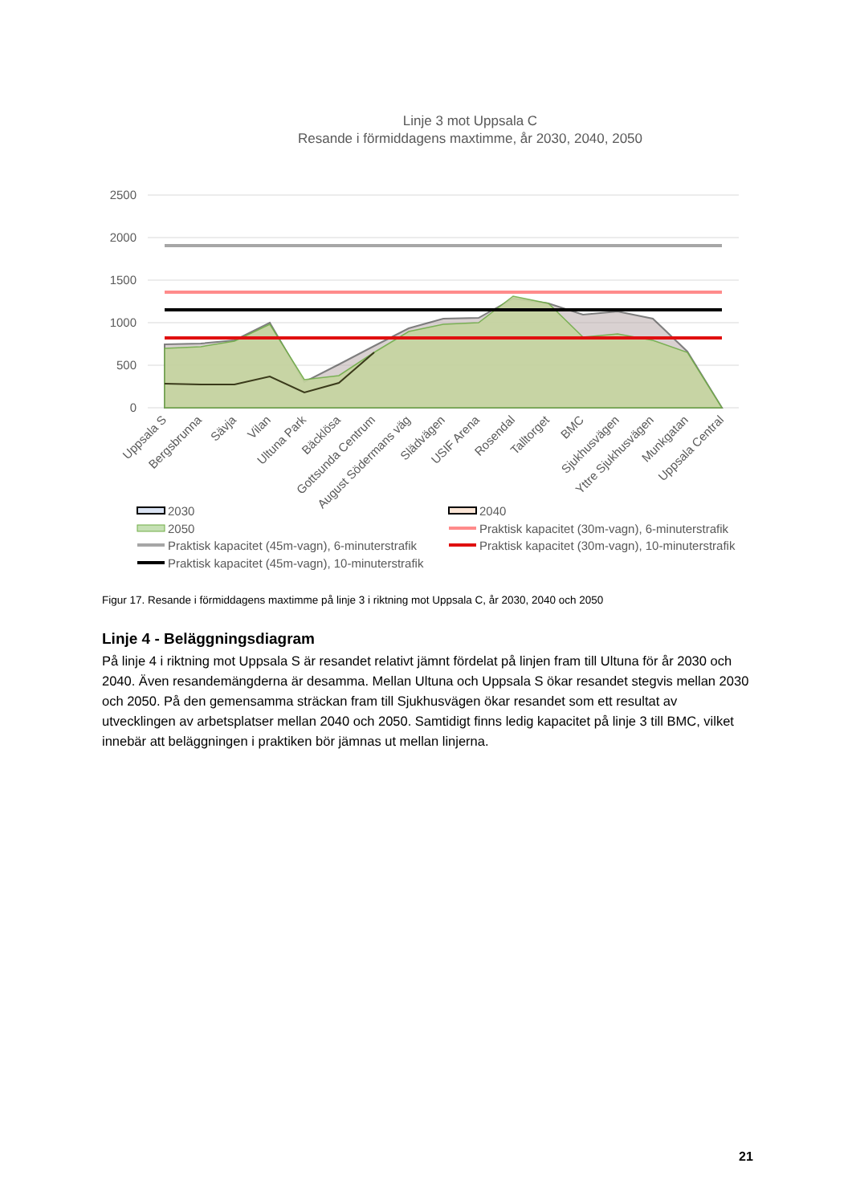Linje 3 mot Uppsala C
Resande i förmiddagens maxtimme, år 2030, 2040, 2050
2500
2000
1500
1000
500
0
Uppsala S
Bergsbrunna
Sävja
Vilan
Ultuna Park
Bäcklösa
Gottsunda Centrum
August Södermans väg
Slädvägen
USIF Arena
Rosendal
Talltorget
BMC
Sjukhusvägen
Yttre Sjukhusvägen
Munkgatan
Uppsala Central
2030
2040
2050
Praktisk kapacitet (30m-vagn), 6-minuterstrafik
Praktisk kapacitet (45m-vagn), 6-minuterstrafik
Praktisk kapacitet (30m-vagn), 10-minuterstrafik
Praktisk kapacitet (45m-vagn), 10-minuterstrafik
Figur 17. Resande i förmiddagens maxtimme på linje 3 i riktning mot Uppsala C, år 2030, 2040 och 2050
Linje 4 - Beläggningsdiagram
På linje 4 i riktning mot Uppsala S är resandet relativt jämnt fördelat på linjen fram till Ultuna för år 2030 och 2040. Även resandemängderna är desamma. Mellan Ultuna och Uppsala S ökar resandet stegvis mellan 2030 och 2050. På den gemensamma sträckan fram till Sjukhusvägen ökar resandet som ett resultat av utvecklingen av arbetsplatser mellan 2040 och 2050. Samtidigt finns ledig kapacitet på linje 3 till BMC, vilket innebär att beläggningen i praktiken bör jämnas ut mellan linjerna.
21